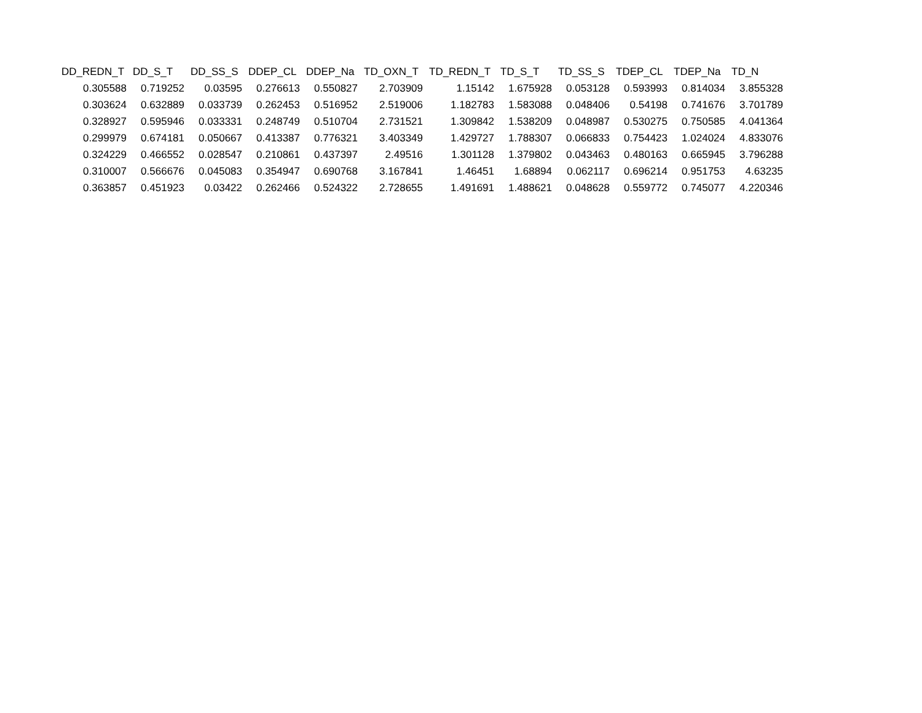| DD_REDN_T | DD_S_T | DD_SS_S | DDEP_CL | DDEP_Na | TD_OXN_T | TD_REDN_T | TD_S_T | TD_SS_S | TDEP_CL | TDEP_Na | TD_N |
| --- | --- | --- | --- | --- | --- | --- | --- | --- | --- | --- | --- |
| 0.305588 | 0.719252 | 0.03595 | 0.276613 | 0.550827 | 2.703909 | 1.15142 | 1.675928 | 0.053128 | 0.593993 | 0.814034 | 3.855328 |
| 0.303624 | 0.632889 | 0.033739 | 0.262453 | 0.516952 | 2.519006 | 1.182783 | 1.583088 | 0.048406 | 0.54198 | 0.741676 | 3.701789 |
| 0.328927 | 0.595946 | 0.033331 | 0.248749 | 0.510704 | 2.731521 | 1.309842 | 1.538209 | 0.048987 | 0.530275 | 0.750585 | 4.041364 |
| 0.299979 | 0.674181 | 0.050667 | 0.413387 | 0.776321 | 3.403349 | 1.429727 | 1.788307 | 0.066833 | 0.754423 | 1.024024 | 4.833076 |
| 0.324229 | 0.466552 | 0.028547 | 0.210861 | 0.437397 | 2.49516 | 1.301128 | 1.379802 | 0.043463 | 0.480163 | 0.665945 | 3.796288 |
| 0.310007 | 0.566676 | 0.045083 | 0.354947 | 0.690768 | 3.167841 | 1.46451 | 1.68894 | 0.062117 | 0.696214 | 0.951753 | 4.63235 |
| 0.363857 | 0.451923 | 0.03422 | 0.262466 | 0.524322 | 2.728655 | 1.491691 | 1.488621 | 0.048628 | 0.559772 | 0.745077 | 4.220346 |